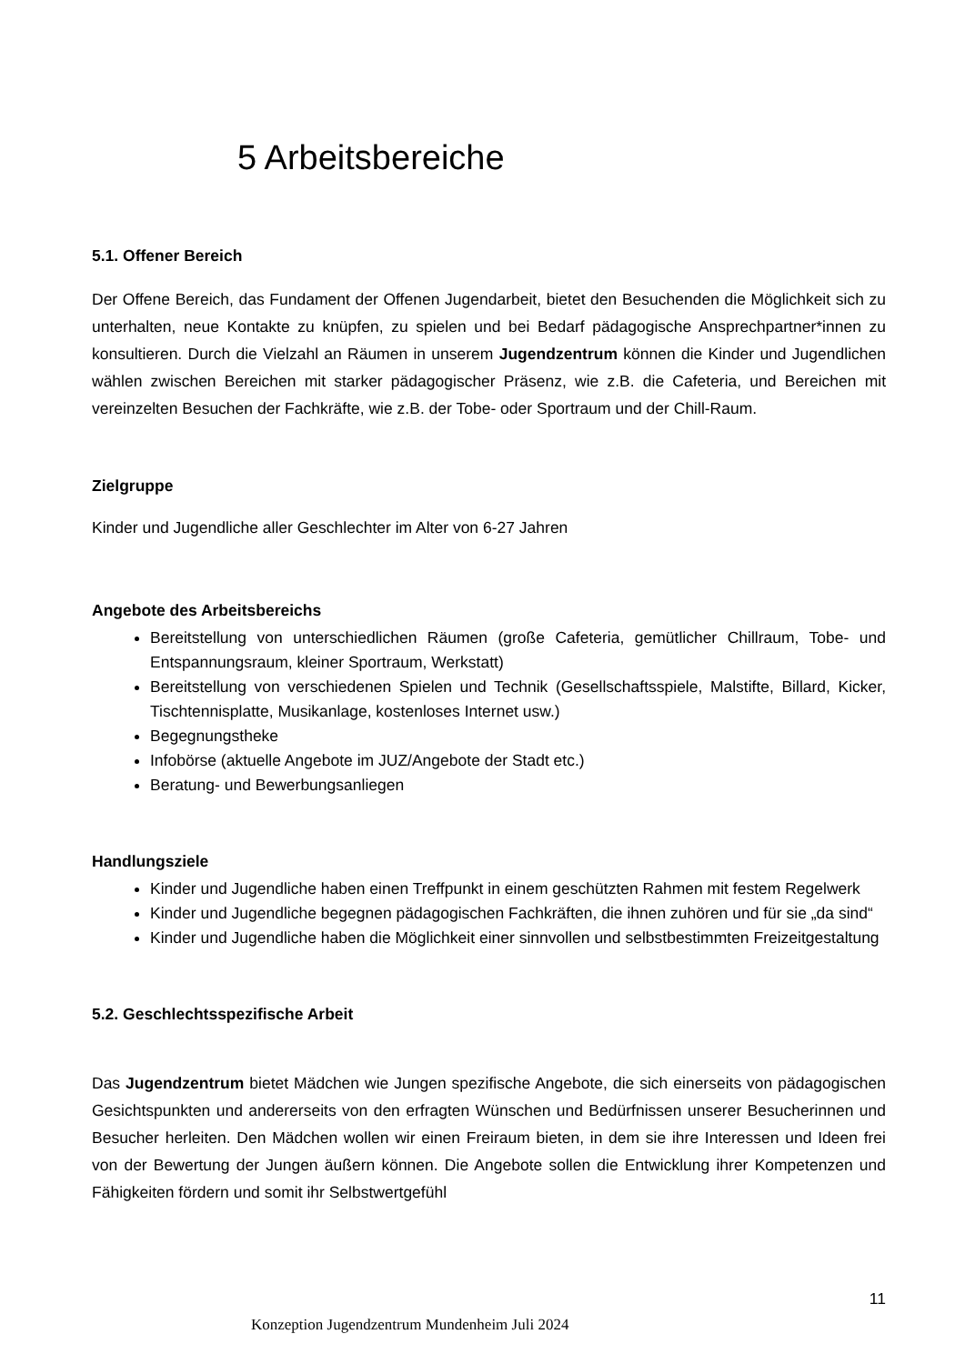5 Arbeitsbereiche
5.1. Offener Bereich
Der Offene Bereich, das Fundament der Offenen Jugendarbeit, bietet den Besuchenden die Möglichkeit sich zu unterhalten, neue Kontakte zu knüpfen, zu spielen und bei Bedarf pädagogische Ansprechpartner*innen zu konsultieren. Durch die Vielzahl an Räumen in unserem Jugendzentrum können die Kinder und Jugendlichen wählen zwischen Bereichen mit starker pädagogischer Präsenz, wie z.B. die Cafeteria, und Bereichen mit vereinzelten Besuchen der Fachkräfte, wie z.B. der Tobe- oder Sportraum und der Chill-Raum.
Zielgruppe
Kinder und Jugendliche aller Geschlechter im Alter von 6-27 Jahren
Angebote des Arbeitsbereichs
Bereitstellung von unterschiedlichen Räumen (große Cafeteria, gemütlicher Chillraum, Tobe- und Entspannungsraum, kleiner Sportraum, Werkstatt)
Bereitstellung von verschiedenen Spielen und Technik (Gesellschaftsspiele, Malstifte, Billard, Kicker, Tischtennisplatte, Musikanlage, kostenloses Internet usw.)
Begegnungstheke
Infobörse (aktuelle Angebote im JUZ/Angebote der Stadt etc.)
Beratung- und Bewerbungsanliegen
Handlungsziele
Kinder und Jugendliche haben einen Treffpunkt in einem geschützten Rahmen mit festem Regelwerk
Kinder und Jugendliche begegnen pädagogischen Fachkräften, die ihnen zuhören und für sie „da sind“
Kinder und Jugendliche haben die Möglichkeit einer sinnvollen und selbstbestimmten Freizeitgestaltung
5.2. Geschlechtsspezifische Arbeit
Das Jugendzentrum bietet Mädchen wie Jungen spezifische Angebote, die sich einerseits von pädagogischen Gesichtspunkten und andererseits von den erfragten Wünschen und Bedürfnissen unserer Besucherinnen und Besucher herleiten. Den Mädchen wollen wir einen Freiraum bieten, in dem sie ihre Interessen und Ideen frei von der Bewertung der Jungen äußern können. Die Angebote sollen die Entwicklung ihrer Kompetenzen und Fähigkeiten fördern und somit ihr Selbstwertgefühl
11
Konzeption Jugendzentrum Mundenheim Juli 2024